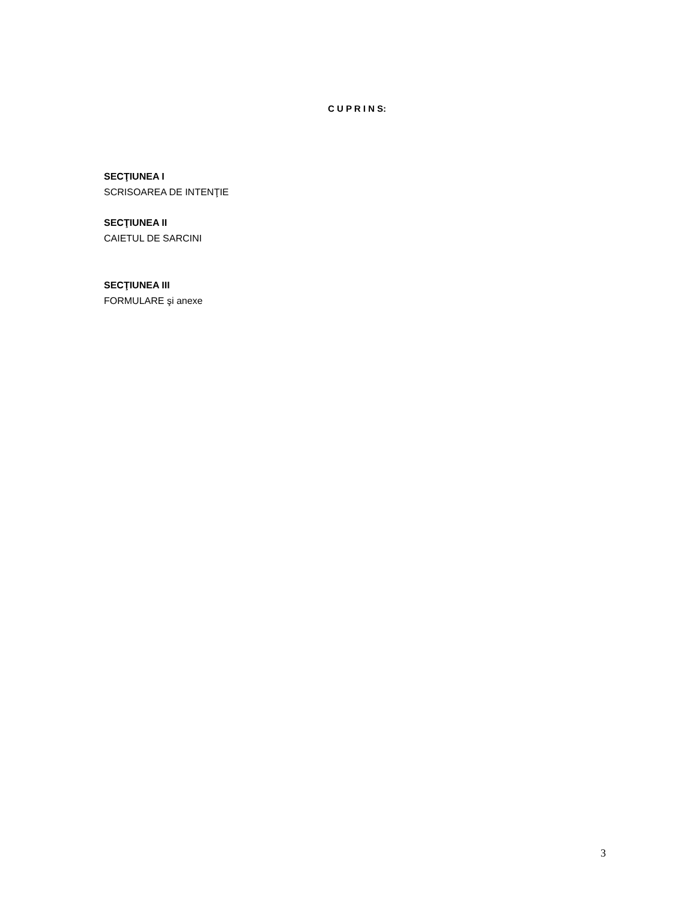C U P R I N S:
SECŢIUNEA I
SCRISOAREA DE INTENŢIE
SECŢIUNEA II
CAIETUL DE SARCINI
SECŢIUNEA III
FORMULARE şi anexe
3